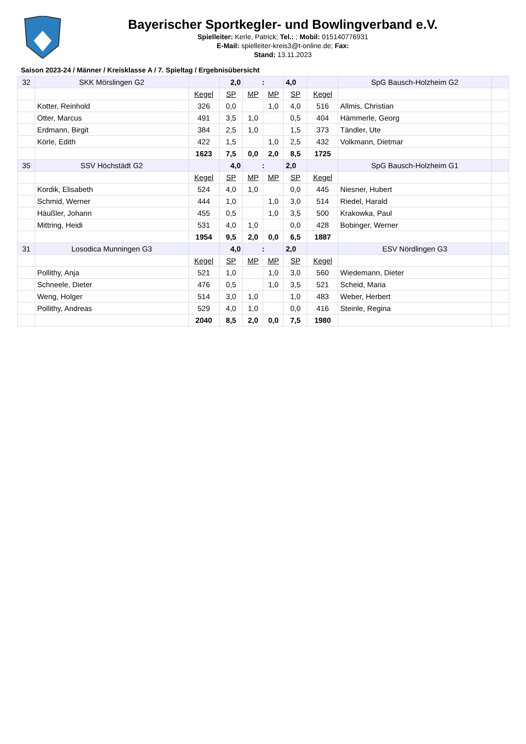Bayerischer Sportkegler- und Bowlingverband e.V.
Spielleiter: Kerle, Patrick; Tel.: ; Mobil: 015140776931
E-Mail: spielleiter-kreis3@t-online.de; Fax:
Stand: 13.11.2023
Saison 2023-24 / Männer / Kreisklasse A / 7. Spieltag / Ergebnisübersicht
| 32 | SKK Mörslingen G2 | | 2,0 | : | | 4,0 | | SpG Bausch-Holzheim G2 | |
| | | Kegel | SP | MP | MP | SP | Kegel | | |
| | Kotter, Reinhold | 326 | 0,0 | | 1,0 | 4,0 | 516 | Allmis, Christian | |
| | Otter, Marcus | 491 | 3,5 | 1,0 | | 0,5 | 404 | Hämmerle, Georg | |
| | Erdmann, Birgit | 384 | 2,5 | 1,0 | | 1,5 | 373 | Tändler, Ute | |
| | Körle, Edith | 422 | 1,5 | | 1,0 | 2,5 | 432 | Volkmann, Dietmar | |
| | | 1623 | 7,5 | 0,0 | 2,0 | 8,5 | 1725 | | |
| 35 | SSV Höchstädt G2 | | 4,0 | : | | 2,0 | | SpG Bausch-Holzheim G1 | |
| | | Kegel | SP | MP | MP | SP | Kegel | | |
| | Kordik, Elisabeth | 524 | 4,0 | 1,0 | | 0,0 | 445 | Niesner, Hubert | |
| | Schmid, Werner | 444 | 1,0 | | 1,0 | 3,0 | 514 | Riedel, Harald | |
| | Häußler, Johann | 455 | 0,5 | | 1,0 | 3,5 | 500 | Krakowka, Paul | |
| | Mittring, Heidi | 531 | 4,0 | 1,0 | | 0,0 | 428 | Bobinger, Werner | |
| | | 1954 | 9,5 | 2,0 | 0,0 | 6,5 | 1887 | | |
| 31 | Losodica Munningen G3 | | 4,0 | : | | 2,0 | | ESV Nördlingen G3 | |
| | | Kegel | SP | MP | MP | SP | Kegel | | |
| | Pollithy, Anja | 521 | 1,0 | | 1,0 | 3,0 | 560 | Wiedemann, Dieter | |
| | Schneele, Dieter | 476 | 0,5 | | 1,0 | 3,5 | 521 | Scheid, Maria | |
| | Weng, Holger | 514 | 3,0 | 1,0 | | 1,0 | 483 | Weber, Herbert | |
| | Pollithy, Andreas | 529 | 4,0 | 1,0 | | 0,0 | 416 | Steinle, Regina | |
| | | 2040 | 8,5 | 2,0 | 0,0 | 7,5 | 1980 | | |